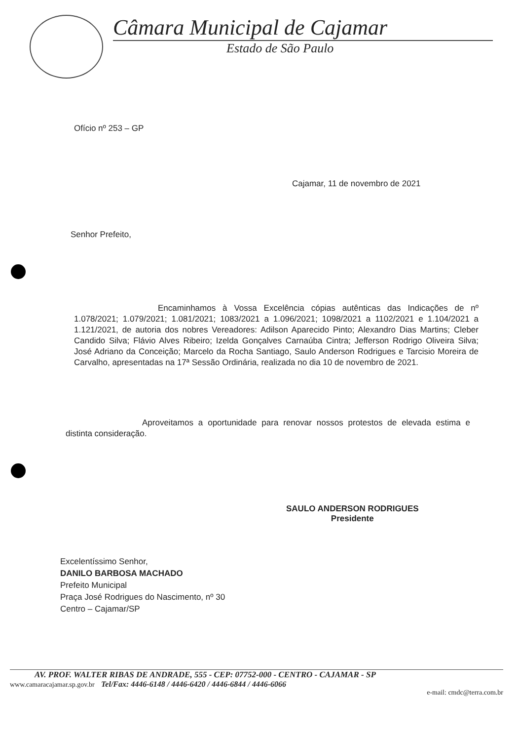Câmara Municipal de Cajamar
Estado de São Paulo
Ofício nº 253 – GP
Cajamar, 11 de novembro de 2021
Senhor Prefeito,
Encaminhamos à Vossa Excelência cópias autênticas das Indicações de nº 1.078/2021; 1.079/2021; 1.081/2021; 1083/2021 a 1.096/2021; 1098/2021 a 1102/2021 e 1.104/2021 a 1.121/2021, de autoria dos nobres Vereadores: Adilson Aparecido Pinto; Alexandro Dias Martins; Cleber Candido Silva; Flávio Alves Ribeiro; Izelda Gonçalves Carnaúba Cintra; Jefferson Rodrigo Oliveira Silva; José Adriano da Conceição; Marcelo da Rocha Santiago, Saulo Anderson Rodrigues e Tarcisio Moreira de Carvalho, apresentadas na 17ª Sessão Ordinária, realizada no dia 10 de novembro de 2021.
Aproveitamos a oportunidade para renovar nossos protestos de elevada estima e distinta consideração.
SAULO ANDERSON RODRIGUES
Presidente
Excelentíssimo Senhor,
DANILO BARBOSA MACHADO
Prefeito Municipal
Praça José Rodrigues do Nascimento, nº 30
Centro – Cajamar/SP
AV. PROF. WALTER RIBAS DE ANDRADE, 555 - CEP: 07752-000 - CENTRO - CAJAMAR - SP
www.camaracajamar.sp.gov.br Tel/Fax: 4446-6148 / 4446-6420 / 4446-6844 / 4446-6066
e-mail: cmdc@terra.com.br